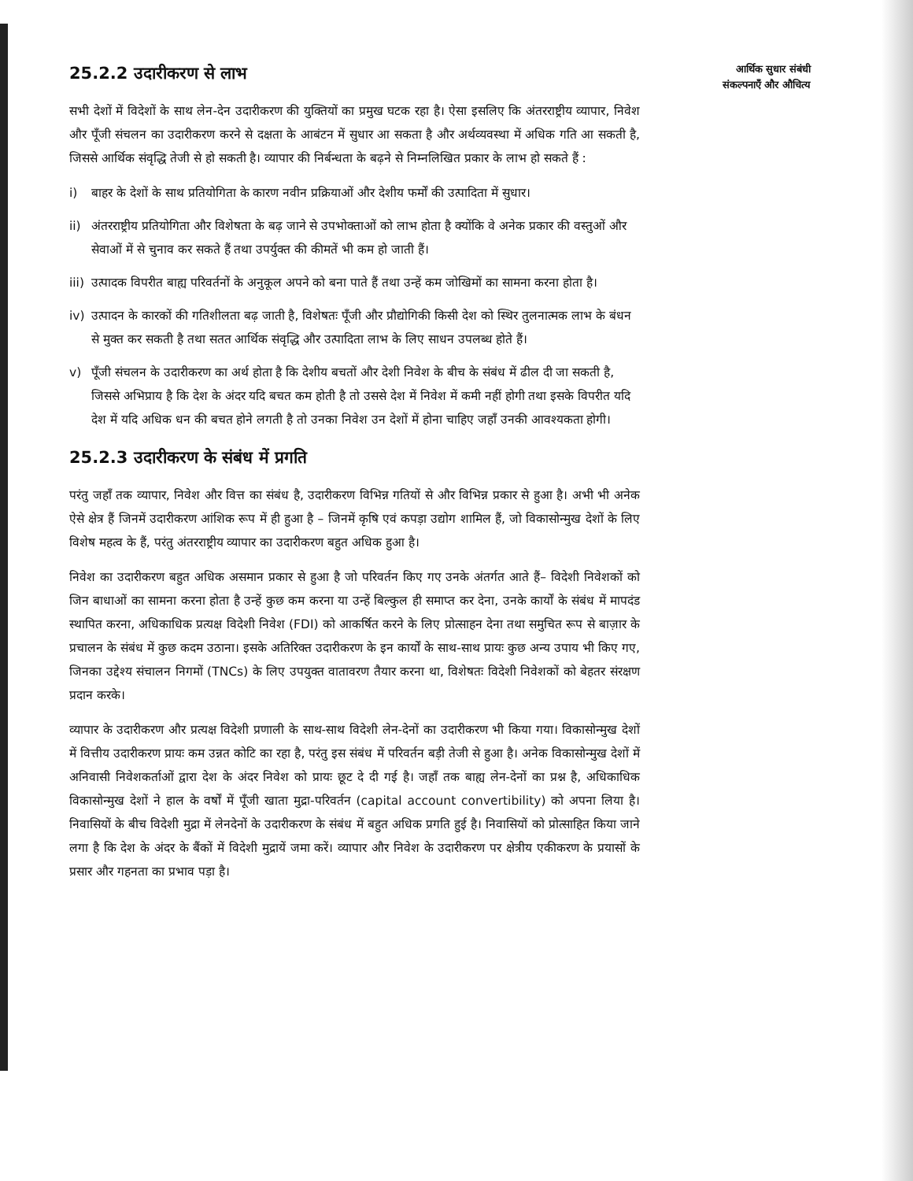आर्थिक सुधार संबंधी संकल्पनाएँ और औचित्य
25.2.2 उदारीकरण से लाभ
सभी देशों में विदेशों के साथ लेन-देन उदारीकरण की युक्तियों का प्रमुख घटक रहा है। ऐसा इसलिए कि अंतरराष्ट्रीय व्यापार, निवेश और पूँजी संचलन का उदारीकरण करने से दक्षता के आबंटन में सुधार आ सकता है और अर्थव्यवस्था में अधिक गति आ सकती है, जिससे आर्थिक संवृद्धि तेजी से हो सकती है। व्यापार की निर्बन्धता के बढ़ने से निम्नलिखित प्रकार के लाभ हो सकते हैं :
i) बाहर के देशों के साथ प्रतियोगिता के कारण नवीन प्रक्रियाओं और देशीय फर्मों की उत्पादिता में सुधार।
ii) अंतरराष्ट्रीय प्रतियोगिता और विशेषता के बढ़ जाने से उपभोक्ताओं को लाभ होता है क्योंकि वे अनेक प्रकार की वस्तुओं और सेवाओं में से चुनाव कर सकते हैं तथा उपर्युक्त की कीमतें भी कम हो जाती हैं।
iii)
उत्पादक विपरीत बाह्य परिवर्तनों के अनुकूल अपने को बना पाते हैं तथा उन्हें कम जोखिमों का सामना करना होता है।
iv) उत्पादन के कारकों की गतिशीलता बढ़ जाती है, विशेषतः पूँजी और प्रौद्योगिकी किसी देश को स्थिर तुलनात्मक लाभ के बंधन से मुक्त कर सकती है तथा सतत आर्थिक संवृद्धि और उत्पादिता लाभ के लिए साधन उपलब्ध होते हैं।
v) पूँजी संचलन के उदारीकरण का अर्थ होता है कि देशीय बचतों और देशी निवेश के बीच के संबंध में ढील दी जा सकती है, जिससे अभिप्राय है कि देश के अंदर यदि बचत कम होती है तो उससे देश में निवेश में कमी नहीं होगी तथा इसके विपरीत यदि देश में यदि अधिक धन की बचत होने लगती है तो उनका निवेश उन देशों में होना चाहिए जहाँ उनकी आवश्यकता होगी।
25.2.3 उदारीकरण के संबंध में प्रगति
परंतु जहाँ तक व्यापार, निवेश और वित्त का संबंध है, उदारीकरण विभिन्न गतियों से और विभिन्न प्रकार से हुआ है। अभी भी अनेक ऐसे क्षेत्र हैं जिनमें उदारीकरण आंशिक रूप में ही हुआ है – जिनमें कृषि एवं कपड़ा उद्योग शामिल हैं, जो विकासोन्मुख देशों के लिए विशेष महत्व के हैं, परंतु अंतरराष्ट्रीय व्यापार का उदारीकरण बहुत अधिक हुआ है।
निवेश का उदारीकरण बहुत अधिक असमान प्रकार से हुआ है जो परिवर्तन किए गए उनके अंतर्गत आते हैं– विदेशी निवेशकों को जिन बाधाओं का सामना करना होता है उन्हें कुछ कम करना या उन्हें बिल्कुल ही समाप्त कर देना, उनके कार्यों के संबंध में मापदंड स्थापित करना, अधिकाधिक प्रत्यक्ष विदेशी निवेश (FDI) को आकर्षित करने के लिए प्रोत्साहन देना तथा समुचित रूप से बाज़ार के प्रचालन के संबंध में कुछ कदम उठाना। इसके अतिरिक्त उदारीकरण के इन कार्यों के साथ-साथ प्रायः कुछ अन्य उपाय भी किए गए, जिनका उद्देश्य संचालन निगमों (TNCs) के लिए उपयुक्त वातावरण तैयार करना था, विशेषतः विदेशी निवेशकों को बेहतर संरक्षण प्रदान करके।
व्यापार के उदारीकरण और प्रत्यक्ष विदेशी प्रणाली के साथ-साथ विदेशी लेन-देनों का उदारीकरण भी किया गया। विकासोन्मुख देशों में वित्तीय उदारीकरण प्रायः कम उन्नत कोटि का रहा है, परंतु इस संबंध में परिवर्तन बड़ी तेजी से हुआ है। अनेक विकासोन्मुख देशों में अनिवासी निवेशकर्ताओं द्वारा देश के अंदर निवेश को प्रायः छूट दे दी गई है। जहाँ तक बाह्य लेन-देनों का प्रश्न है, अधिकाधिक विकासोन्मुख देशों ने हाल के वर्षों में पूँजी खाता मुद्रा-परिवर्तन (capital account convertibility) को अपना लिया है। निवासियों के बीच विदेशी मुद्रा में लेनदेनों के उदारीकरण के संबंध में बहुत अधिक प्रगति हुई है। निवासियों को प्रोत्साहित किया जाने लगा है कि देश के अंदर के बैंकों में विदेशी मुद्रायें जमा करें। व्यापार और निवेश के उदारीकरण पर क्षेत्रीय एकीकरण के प्रयासों के प्रसार और गहनता का प्रभाव पड़ा है।